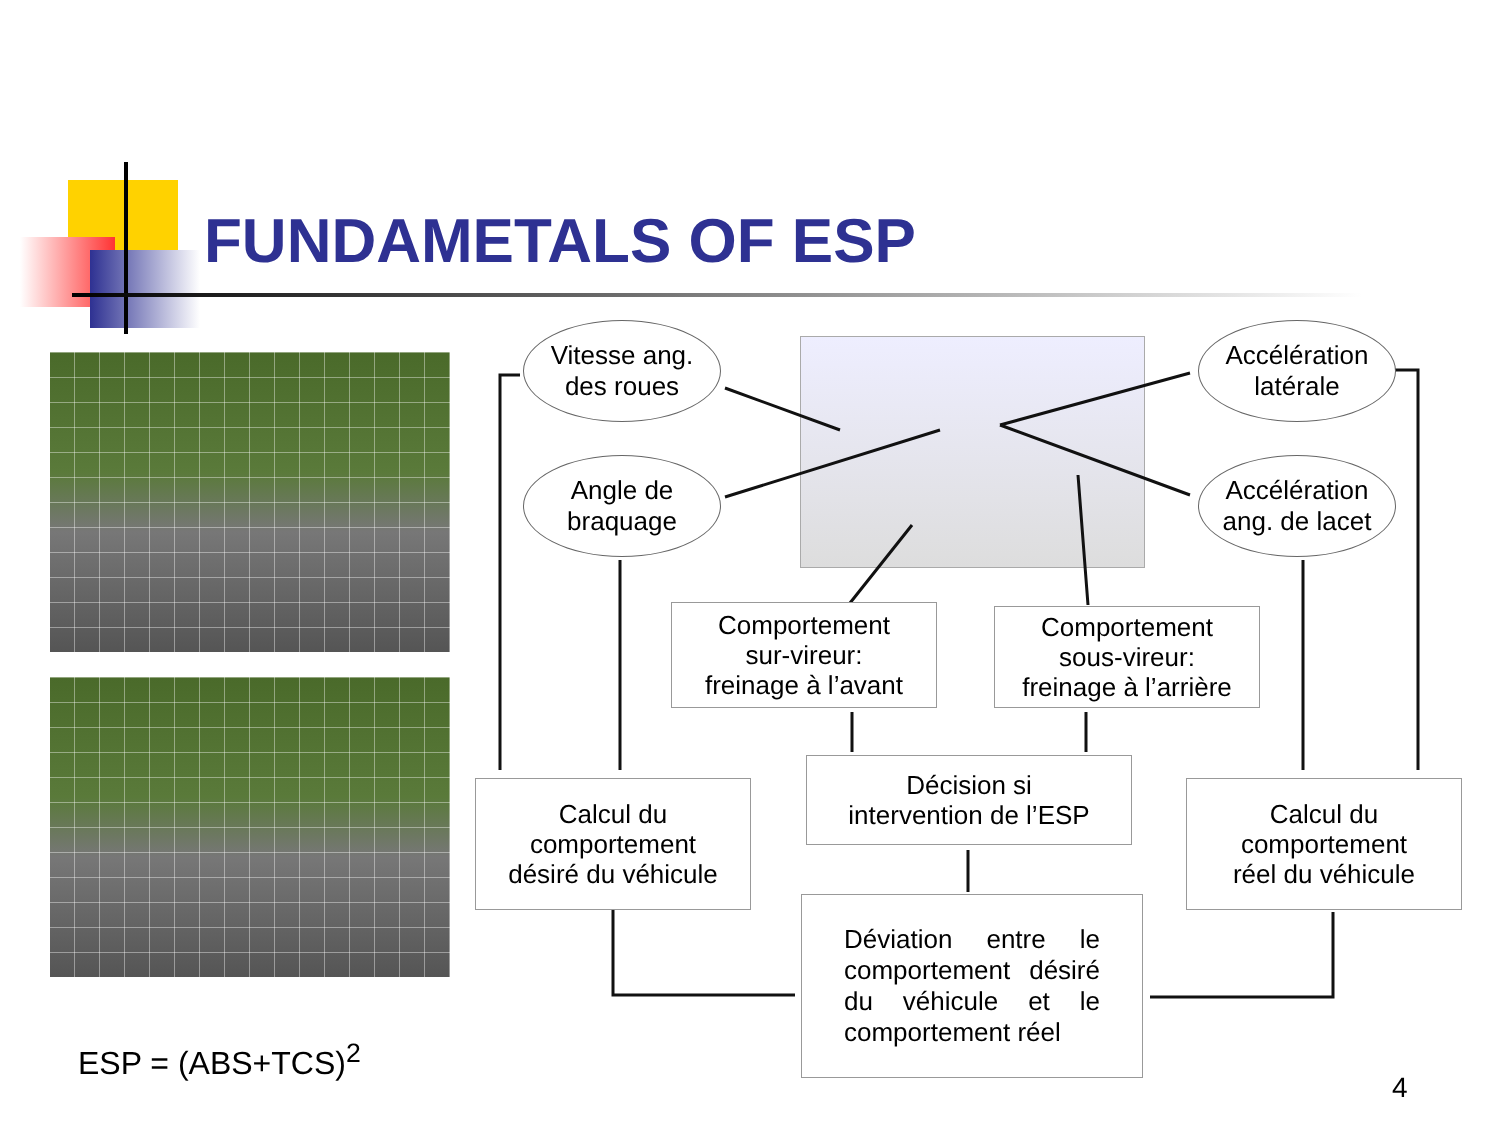FUNDAMETALS OF ESP
Vitesse ang.
des roues
Angle de
braquage
Accélération
latérale
Accélération
ang. de lacet
Comportement
sur-vireur:
freinage à l’avant
Comportement
sous-vireur:
freinage à l’arrière
Décision si
intervention de l’ESP
Calcul du
comportement
désiré du véhicule
Calcul du
comportement
réel du véhicule
Déviation entre le comportement désiré du véhicule et le comportement réel
ESP = (ABS+TCS)<sup>2</sup>
4